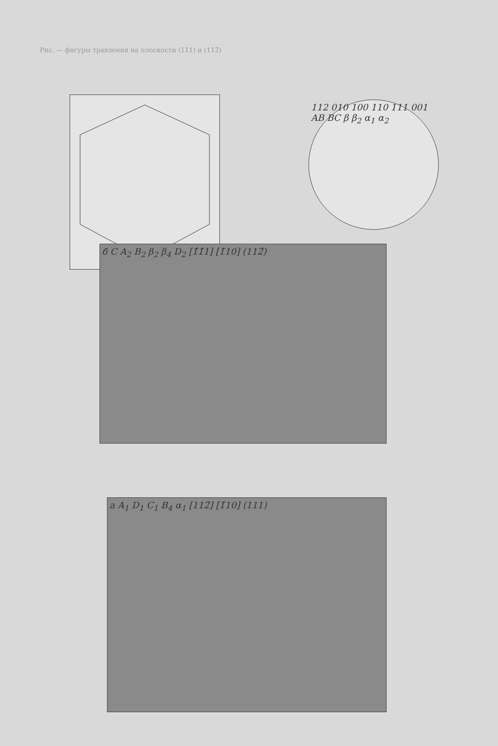Рис. — фигуры травления на плоскости (111) и (112̄)
112 010 100 110 111 001 AB BC β β<sub>2</sub> α<sub>1</sub> α<sub>2</sub>
б C A<sub>2</sub> B<sub>2</sub> β<sub>2</sub> β<sub>4</sub> D<sub>2</sub> [1̄1̄1] [1̄10] (112̄)
а A<sub>1</sub> D<sub>1</sub> C<sub>1</sub> B<sub>4</sub> α<sub>1</sub> [112̄] [1̄10] (111)